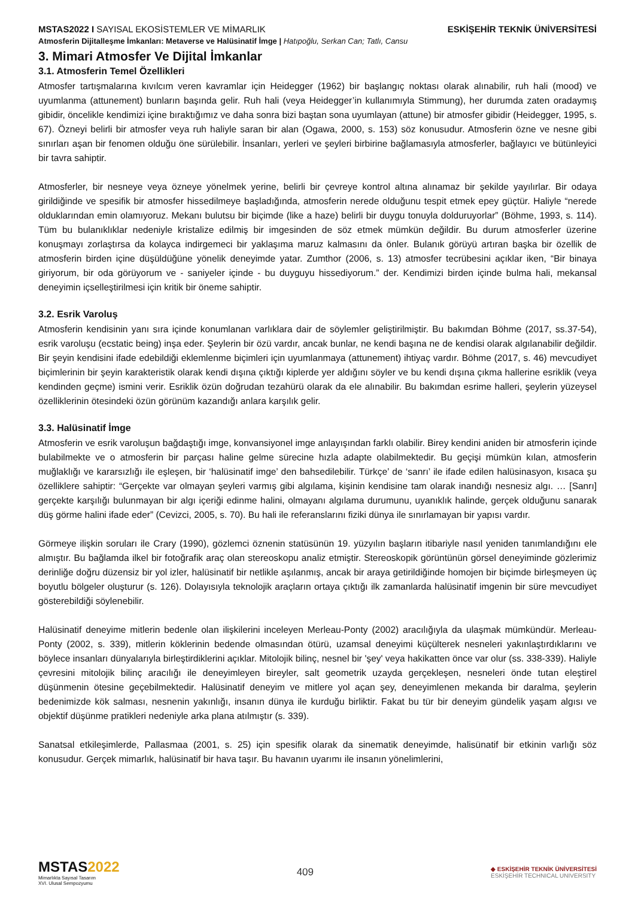MSTAS2022 I SAYISAL EKOSİSTEMLER VE MİMARLIK
ESKİŞEHİR TEKNİK ÜNİVERSİTESİ
Atmosferin Dijitalleşme İmkanları: Metaverse ve Halüsinatif İmge | Hatıpoğlu, Serkan Can; Tatlı, Cansu
3. Mimari Atmosfer Ve Dijital İmkanlar
3.1. Atmosferin Temel Özellikleri
Atmosfer tartışmalarına kıvılcım veren kavramlar için Heidegger (1962) bir başlangıç noktası olarak alınabilir, ruh hali (mood) ve uyumlanma (attunement) bunların başında gelir. Ruh hali (veya Heidegger’in kullanımıyla Stimmung), her durumda zaten oradaymış gibidir, öncelikle kendimizi içine bıraktığımız ve daha sonra bizi baştan sona uyumlayan (attune) bir atmosfer gibidir (Heidegger, 1995, s. 67). Özneyi belirli bir atmosfer veya ruh haliyle saran bir alan (Ogawa, 2000, s. 153) söz konusudur. Atmosferin özne ve nesne gibi sınırları aşan bir fenomen olduğu öne sürülebilir. İnsanları, yerleri ve şeyleri birbirine bağlamasıyla atmosferler, bağlayıcı ve bütünleyici bir tavra sahiptir.
Atmosferler, bir nesneye veya özneye yönelmek yerine, belirli bir çevreye kontrol altına alınamaz bir şekilde yayılırlar. Bir odaya girildiğinde ve spesifik bir atmosfer hissedilmeye başladığında, atmosferin nerede olduğunu tespit etmek epey güçtür. Haliyle “nerede olduklarından emin olamıyoruz. Mekanı bulutsu bir biçimde (like a haze) belirli bir duygu tonuyla dolduruyorlar” (Böhme, 1993, s. 114). Tüm bu bulanıklıklar nedeniyle kristalize edilmiş bir imgesinden de söz etmek mümkün değildir. Bu durum atmosferler üzerine konuşmayı zorlaştırsa da kolayca indirgemeci bir yaklaşıma maruz kalmasını da önler. Bulanık görüyü artıran başka bir özellik de atmosferin birden içine düşüldüğüne yönelik deneyimde yatar. Zumthor (2006, s. 13) atmosfer tecrübesini açıklar iken, “Bir binaya giriyorum, bir oda görüyorum ve - saniyeler içinde - bu duyguyu hissediyorum.” der. Kendimizi birden içinde bulma hali, mekansal deneyimin içselleştirilmesi için kritik bir öneme sahiptir.
3.2. Esrik Varoluş
Atmosferin kendisinin yanı sıra içinde konumlanan varlıklara dair de söylemler geliştirilmiştir. Bu bakımdan Böhme (2017, ss.37-54), esrik varoluşu (ecstatic being) inşa eder. Şeylerin bir özü vardır, ancak bunlar, ne kendi başına ne de kendisi olarak algılanabilir değildir. Bir şeyin kendisini ifade edebildiği eklemlenme biçimleri için uyumlanmaya (attunement) ihtiyaç vardır. Böhme (2017, s. 46) mevcudiyet biçimlerinin bir şeyin karakteristik olarak kendi dışına çıktığı kiplerde yer aldığını söyler ve bu kendi dışına çıkma hallerine esriklik (veya kendinden geçme) ismini verir. Esriklik özün doğrudan tezahürü olarak da ele alınabilir. Bu bakımdan esrime halleri, şeylerin yüzeysel özelliklerinin ötesindeki özün görünüm kazandığı anlara karşılık gelir.
3.3. Halüsinatif İmge
Atmosferin ve esrik varoluşun bağdaştığı imge, konvansiyonel imge anlayışından farklı olabilir. Birey kendini aniden bir atmosferin içinde bulabilmekte ve o atmosferin bir parçası haline gelme sürecine hızla adapte olabilmektedir. Bu geçişi mümkün kılan, atmosferin muğlaklığı ve kararsızlığı ile eşleşen, bir ‘halüsinatif imge’ den bahsedilebilir. Türkçe’ de ‘sanrı’ ile ifade edilen halüsinasyon, kısaca şu özelliklere sahiptir: “Gerçekte var olmayan şeyleri varmış gibi algılama, kişinin kendisine tam olarak inandığı nesnesiz algı. … [Sanrı] gerçekte karşılığı bulunmayan bir algı içeriği edinme halini, olmayanı algılama durumunu, uyanıklık halinde, gerçek olduğunu sanarak düş görme halini ifade eder” (Cevizci, 2005, s. 70). Bu hali ile referanslarını fiziki dünya ile sınırlamayan bir yapısı vardır.
Görmeye ilişkin soruları ile Crary (1990), gözlemci öznenin statüsünün 19. yüzyılın başların itibariyle nasıl yeniden tanımlandığını ele almıştır. Bu bağlamda ilkel bir fotoğrafik araç olan stereoskopu analiz etmiştir. Stereoskopik görüntünün görsel deneyiminde gözlerimiz derinliğe doğru düzensiz bir yol izler, halüsinatif bir netlikle aşılanmış, ancak bir araya getirildiğinde homojen bir biçimde birleşmeyen üç boyutlu bölgeler oluşturur (s. 126). Dolayısıyla teknolojik araçların ortaya çıktığı ilk zamanlarda halüsinatif imgenin bir süre mevcudiyet gösterebildiği söylenebilir.
Halüsinatif deneyime mitlerin bedenle olan ilişkilerini inceleyen Merleau-Ponty (2002) aracılığıyla da ulaşmak mümkündür. Merleau-Ponty (2002, s. 339), mitlerin köklerinin bedende olmasından ötürü, uzamsal deneyimi küçülterek nesneleri yakınlaştırdıklarını ve böylece insanları dünyalarıyla birleştirdiklerini açıklar. Mitolojik bilinç, nesnel bir 'şey' veya hakikatten önce var olur (ss. 338-339). Haliyle çevresini mitolojik bilinç aracılığı ile deneyimleyen bireyler, salt geometrik uzayda gerçekleşen, nesneleri önde tutan eleştirel düşünmenin ötesine geçebilmektedir. Halüsinatif deneyim ve mitlere yol açan şey, deneyimlenen mekanda bir daralma, şeylerin bedenimizde kök salması, nesnenin yakınlığı, insanın dünya ile kurduğu birliktir. Fakat bu tür bir deneyim gündelik yaşam algısı ve objektif düşünme pratikleri nedeniyle arka plana atılmıştır (s. 339).
Sanatsal etkileşimlerde, Pallasmaa (2001, s. 25) için spesifik olarak da sinematik deneyimde, halisünatif bir etkinin varlığı söz konusudur. Gerçek mimarlık, halüsinatif bir hava taşır. Bu havanın uyarımı ile insanın yönelimlerini,
MSTAS2022
Mimarlıkta Sayısal Tasarım
XVI. Ulusal Sempozyumu
409
◆ ESKİŞEHİR TEKNİK ÜNİVERSİTESİ
ESKİŞEHİR TECHNICAL UNIVERSITY